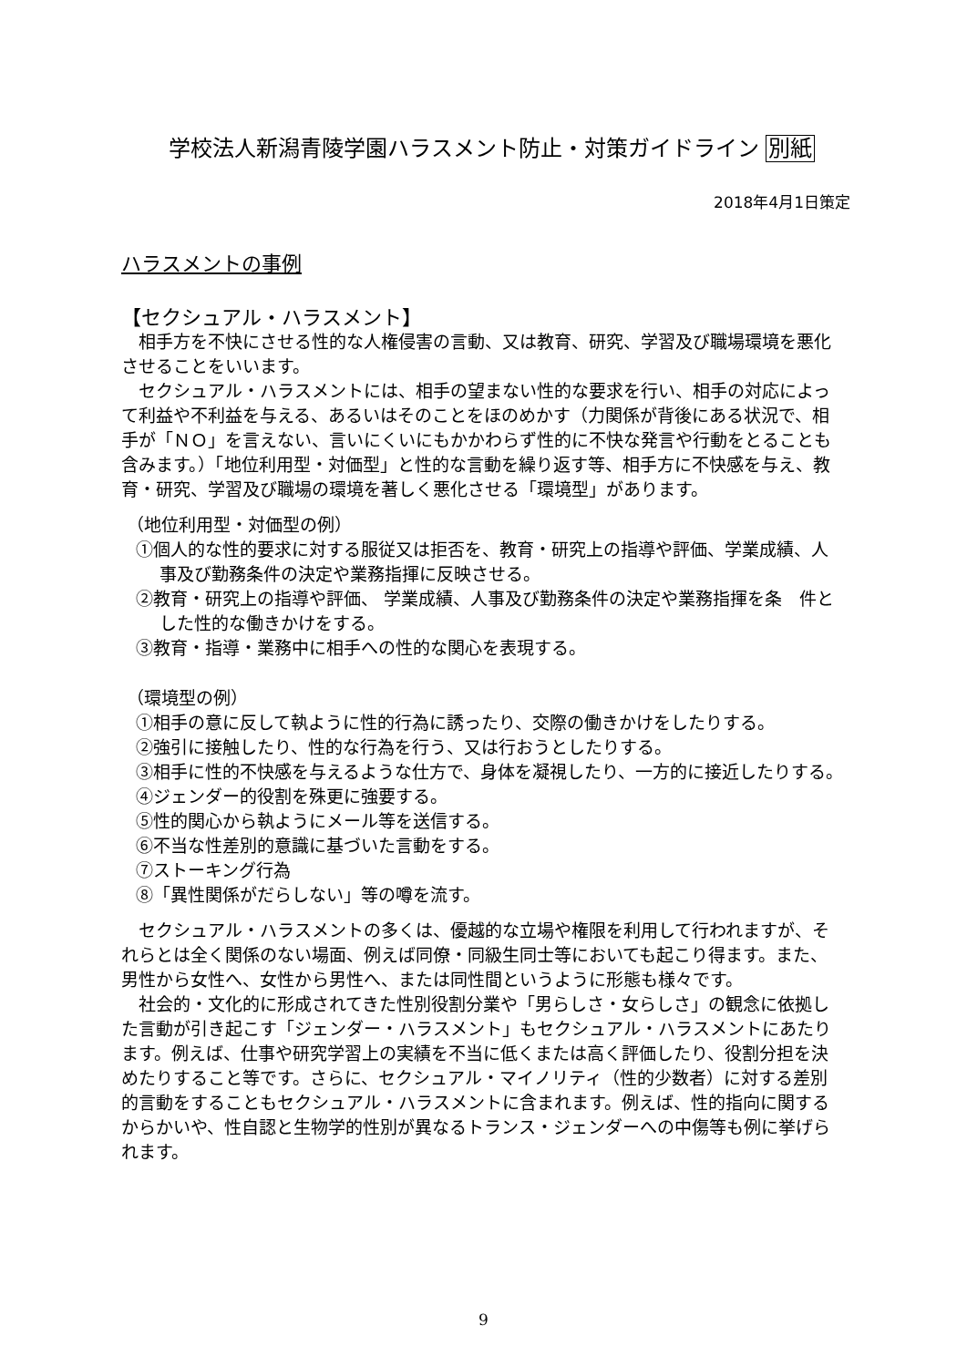学校法人新潟青陵学園ハラスメント防止・対策ガイドライン 別紙
2018年4月1日策定
ハラスメントの事例
【セクシュアル・ハラスメント】
相手方を不快にさせる性的な人権侵害の言動、又は教育、研究、学習及び職場環境を悪化させることをいいます。
セクシュアル・ハラスメントには、相手の望まない性的な要求を行い、相手の対応によって利益や不利益を与える、あるいはそのことをほのめかす（力関係が背後にある状況で、相手が「ＮＯ」を言えない、言いにくいにもかかわらず性的に不快な発言や行動をとることも含みます。）「地位利用型・対価型」と性的な言動を繰り返す等、相手方に不快感を与え、教育・研究、学習及び職場の環境を著しく悪化させる「環境型」があります。
（地位利用型・対価型の例）
①個人的な性的要求に対する服従又は拒否を、教育・研究上の指導や評価、学業成績、人事及び勤務条件の決定や業務指揮に反映させる。
②教育・研究上の指導や評価、 学業成績、人事及び勤務条件の決定や業務指揮を条　件とした性的な働きかけをする。
③教育・指導・業務中に相手への性的な関心を表現する。
（環境型の例）
①相手の意に反して執ように性的行為に誘ったり、交際の働きかけをしたりする。
②強引に接触したり、性的な行為を行う、又は行おうとしたりする。
③相手に性的不快感を与えるような仕方で、身体を凝視したり、一方的に接近したりする。
④ジェンダー的役割を殊更に強要する。
⑤性的関心から執ようにメール等を送信する。
⑥不当な性差別的意識に基づいた言動をする。
⑦ストーキング行為
⑧「異性関係がだらしない」等の噂を流す。
セクシュアル・ハラスメントの多くは、優越的な立場や権限を利用して行われますが、それらとは全く関係のない場面、例えば同僚・同級生同士等においても起こり得ます。また、男性から女性へ、女性から男性へ、または同性間というように形態も様々です。
社会的・文化的に形成されてきた性別役割分業や「男らしさ・女らしさ」の観念に依拠した言動が引き起こす「ジェンダー・ハラスメント」もセクシュアル・ハラスメントにあたります。例えば、仕事や研究学習上の実績を不当に低くまたは高く評価したり、役割分担を決めたりすること等です。さらに、セクシュアル・マイノリティ（性的少数者）に対する差別的言動をすることもセクシュアル・ハラスメントに含まれます。例えば、性的指向に関するからかいや、性自認と生物学的性別が異なるトランス・ジェンダーへの中傷等も例に挙げられます。
9